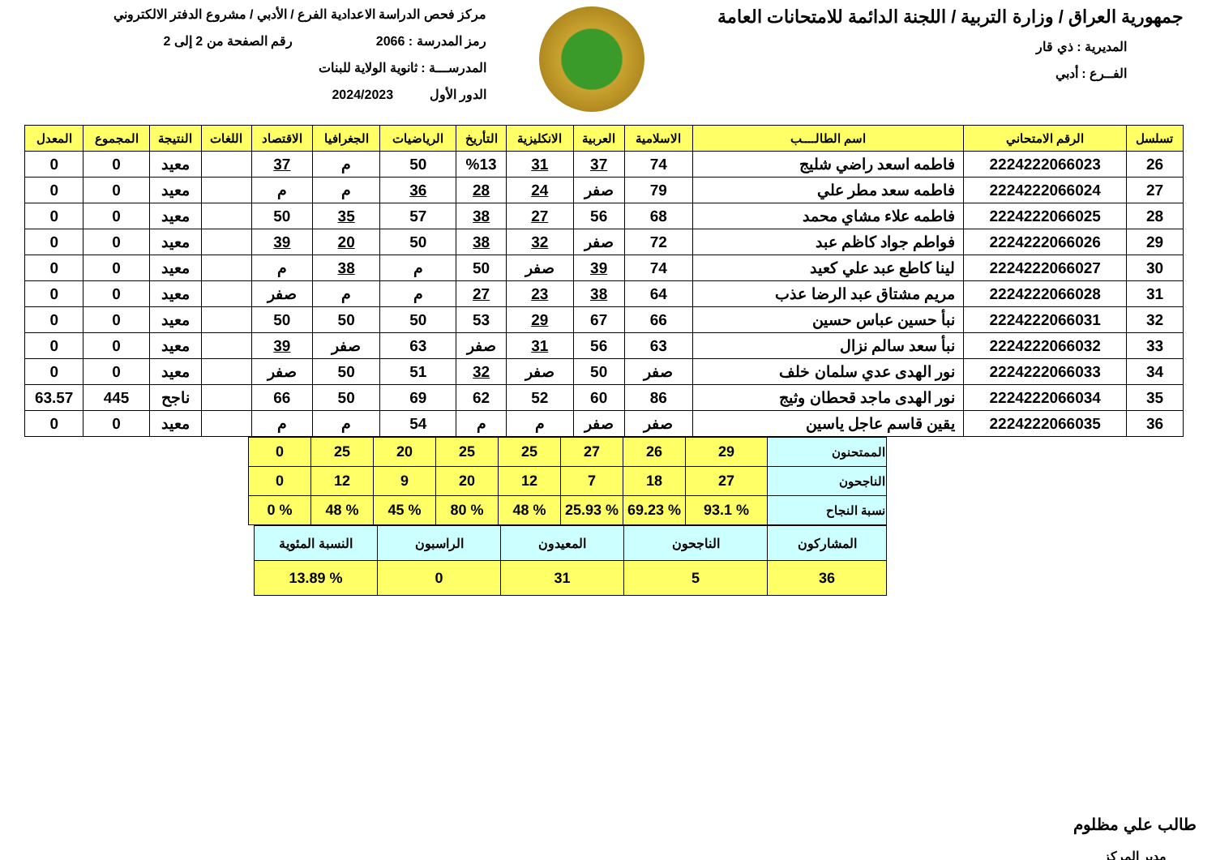جمهورية العراق / وزارة التربية / اللجنة الدائمة للامتحانات العامة
المديرية : ذي قار
الفــرع : أدبي
مركز فحص الدراسة الاعدادية الفرع / الأدبي / مشروع الدفتر الالكتروني
رمز المدرسة : 2066 رقم الصفحة من 2 إلى 2
المدرســـة : ثانوية الولاية للبنات
الدور الأول 2024/2023
| تسلسل | الرقم الامتحاني | اسم الطالــــب | الاسلامية | العربية | الانكليزية | التأريخ | الرياضيات | الجغرافيا | الاقتصاد | اللغات | النتيجة | المجموع | المعدل |
| --- | --- | --- | --- | --- | --- | --- | --- | --- | --- | --- | --- | --- | --- |
| 26 | 2224222066023 | فاطمه اسعد راضي شليج | 74 | 37 | 31 | %13 | 50 | م | 37 | | معيد | 0 | 0 |
| 27 | 2224222066024 | فاطمه سعد مطر علي | 79 | صفر | 24 | 28 | 36 | م | م | | معيد | 0 | 0 |
| 28 | 2224222066025 | فاطمه علاء مشاي محمد | 68 | 56 | 27 | 38 | 57 | 35 | 50 | | معيد | 0 | 0 |
| 29 | 2224222066026 | فواطم جواد كاظم عبد | 72 | صفر | 32 | 38 | 50 | 20 | 39 | | معيد | 0 | 0 |
| 30 | 2224222066027 | لينا كاطع عبد علي كعيد | 74 | 39 | صفر | 50 | م | 38 | م | | معيد | 0 | 0 |
| 31 | 2224222066028 | مريم مشتاق عبد الرضا عذب | 64 | 38 | 23 | 27 | م | م | صفر | | معيد | 0 | 0 |
| 32 | 2224222066031 | نبأ حسين عباس حسين | 66 | 67 | 29 | 53 | 50 | 50 | 50 | | معيد | 0 | 0 |
| 33 | 2224222066032 | نبأ سعد سالم نزال | 63 | 56 | 31 | صفر | 63 | صفر | 39 | | معيد | 0 | 0 |
| 34 | 2224222066033 | نور الهدى عدي سلمان خلف | صفر | 50 | صفر | 32 | 51 | 50 | صفر | | معيد | 0 | 0 |
| 35 | 2224222066034 | نور الهدى ماجد قحطان وثيج | 86 | 60 | 52 | 62 | 69 | 50 | 66 | | ناجح | 445 | 63.57 |
| 36 | 2224222066035 | يقين قاسم عاجل ياسين | صفر | صفر | م | م | 54 | م | م | | معيد | 0 | 0 |
| الممتحنون | 29 | 26 | 27 | 25 | 25 | 20 | 25 | 0 |
| الناجحون | 27 | 18 | 7 | 12 | 20 | 9 | 12 | 0 |
| نسبة النجاح | % 93.1 | % 69.23 | % 25.93 | % 48 | % 80 | % 45 | % 48 | % 0 |
| المشاركون | الناجحون | المعيدون | الراسبون | النسبة المئوية |
| 36 | 5 | 31 | 0 | % 13.89 |
طالب علي مظلوم
مدير المركز